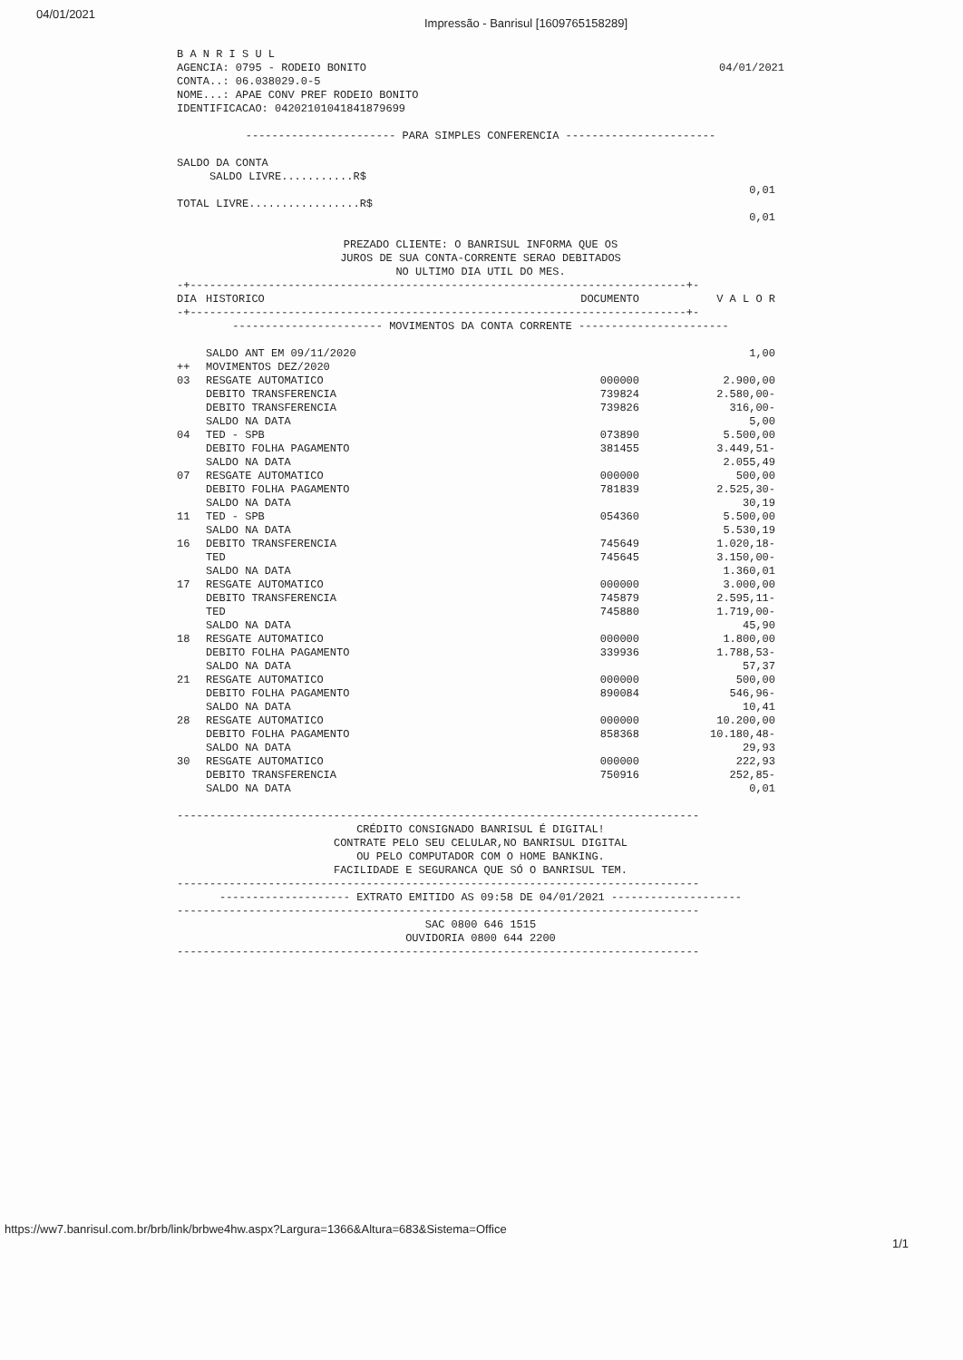04/01/2021 Impressão - Banrisul [1609765158289]
B A N R I S U L
AGENCIA: 0795 - RODEIO BONITO
CONTA..: 06.038029.0-5
NOME...: APAE CONV PREF RODEIO BONITO
IDENTIFICACAO: 04202101041841879699
04/01/2021
----------------------- PARA SIMPLES CONFERENCIA -----------------------
SALDO DA CONTA
SALDO LIVRE...........R$
0,01
TOTAL LIVRE.................R$
0,01
PREZADO CLIENTE: O BANRISUL INFORMA QUE OS
JUROS DE SUA CONTA-CORRENTE SERAO DEBITADOS
NO ULTIMO DIA UTIL DO MES.
-+----------------------------------------------------------------------------+-
| DIA | HISTORICO | DOCUMENTO | V A L O R |
| --- | --- | --- | --- |
-+----------------------------------------------------------------------------+-
----------------------- MOVIMENTOS DA CONTA CORRENTE -----------------------
| | SALDO ANT EM 09/11/2020 | | 1,00 |
| ++ | MOVIMENTOS DEZ/2020 | | |
| 03 | RESGATE AUTOMATICO | 000000 | 2.900,00 |
| | DEBITO TRANSFERENCIA | 739824 | 2.580,00- |
| | DEBITO TRANSFERENCIA | 739826 | 316,00- |
| | SALDO NA DATA | | 5,00 |
| 04 | TED - SPB | 073890 | 5.500,00 |
| | DEBITO FOLHA PAGAMENTO | 381455 | 3.449,51- |
| | SALDO NA DATA | | 2.055,49 |
| 07 | RESGATE AUTOMATICO | 000000 | 500,00 |
| | DEBITO FOLHA PAGAMENTO | 781839 | 2.525,30- |
| | SALDO NA DATA | | 30,19 |
| 11 | TED - SPB | 054360 | 5.500,00 |
| | SALDO NA DATA | | 5.530,19 |
| 16 | DEBITO TRANSFERENCIA | 745649 | 1.020,18- |
| | TED | 745645 | 3.150,00- |
| | SALDO NA DATA | | 1.360,01 |
| 17 | RESGATE AUTOMATICO | 000000 | 3.000,00 |
| | DEBITO TRANSFERENCIA | 745879 | 2.595,11- |
| | TED | 745880 | 1.719,00- |
| | SALDO NA DATA | | 45,90 |
| 18 | RESGATE AUTOMATICO | 000000 | 1.800,00 |
| | DEBITO FOLHA PAGAMENTO | 339936 | 1.788,53- |
| | SALDO NA DATA | | 57,37 |
| 21 | RESGATE AUTOMATICO | 000000 | 500,00 |
| | DEBITO FOLHA PAGAMENTO | 890084 | 546,96- |
| | SALDO NA DATA | | 10,41 |
| 28 | RESGATE AUTOMATICO | 000000 | 10.200,00 |
| | DEBITO FOLHA PAGAMENTO | 858368 | 10.180,48- |
| | SALDO NA DATA | | 29,93 |
| 30 | RESGATE AUTOMATICO | 000000 | 222,93 |
| | DEBITO TRANSFERENCIA | 750916 | 252,85- |
| | SALDO NA DATA | | 0,01 |
--------------------------------------------------------------------------------
CRÉDITO CONSIGNADO BANRISUL É DIGITAL!
CONTRATE PELO SEU CELULAR,NO BANRISUL DIGITAL
OU PELO COMPUTADOR COM O HOME BANKING.
FACILIDADE E SEGURANCA QUE SÓ O BANRISUL TEM.
--------------------------------------------------------------------------------
-------------------- EXTRATO EMITIDO AS 09:58 DE 04/01/2021 --------------------
--------------------------------------------------------------------------------
SAC 0800 646 1515
OUVIDORIA 0800 644 2200
--------------------------------------------------------------------------------
https://ww7.banrisul.com.br/brb/link/brbwe4hw.aspx?Largura=1366&Altura=683&Sistema=Office 1/1